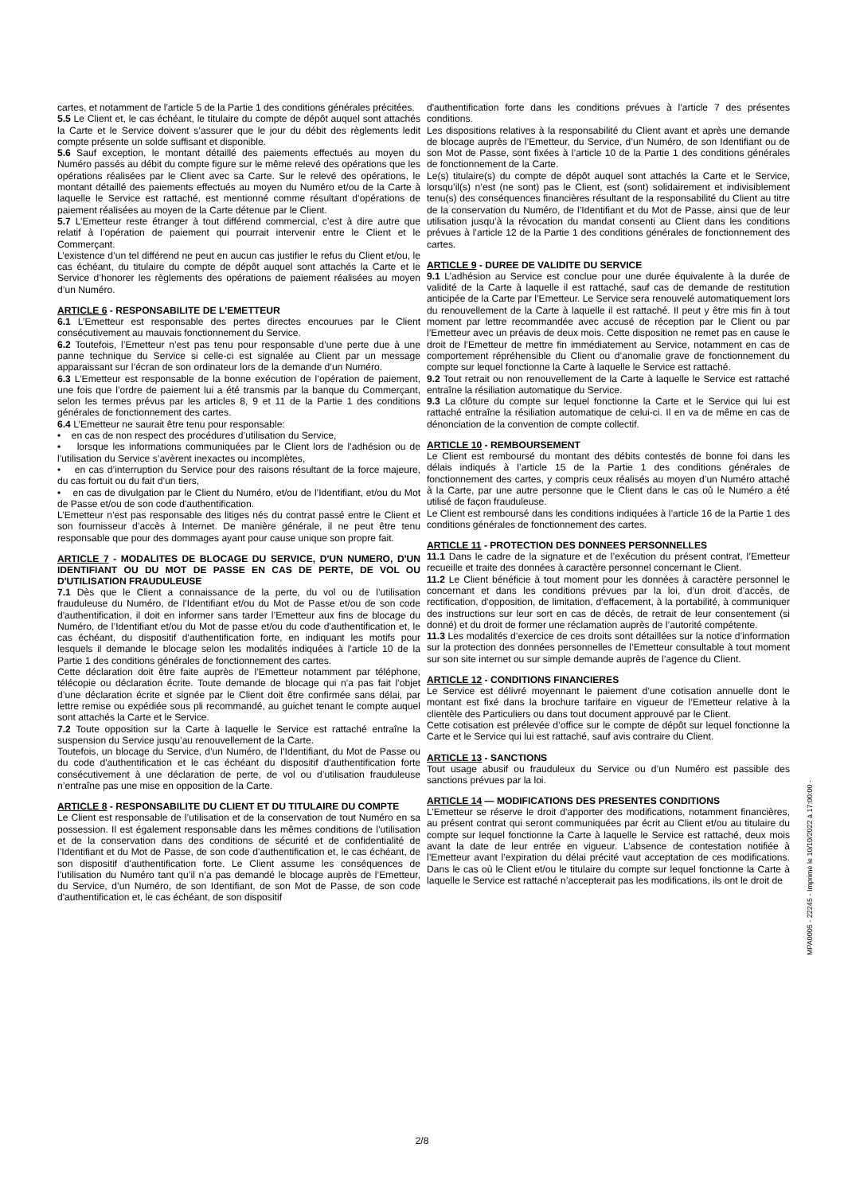cartes, et notamment de l'article 5 de la Partie 1 des conditions générales précitées.
5.5 Le Client et, le cas échéant, le titulaire du compte de dépôt auquel sont attachés la Carte et le Service doivent s’assurer que le jour du débit des règlements ledit compte présente un solde suffisant et disponible.
5.6 Sauf exception, le montant détaillé des paiements effectués au moyen du Numéro passés au débit du compte figure sur le même relevé des opérations que les opérations réalisées par le Client avec sa Carte. Sur le relevé des opérations, le montant détaillé des paiements effectués au moyen du Numéro et/ou de la Carte à laquelle le Service est rattaché, est mentionné comme résultant d’opérations de paiement réalisées au moyen de la Carte détenue par le Client.
5.7 L’Emetteur reste étranger à tout différend commercial, c’est à dire autre que relatif à l’opération de paiement qui pourrait intervenir entre le Client et le Commerçant.
L’existence d’un tel différend ne peut en aucun cas justifier le refus du Client et/ou, le cas échéant, du titulaire du compte de dépôt auquel sont attachés la Carte et le Service d’honorer les règlements des opérations de paiement réalisées au moyen d’un Numéro.
ARTICLE 6 - RESPONSABILITE DE L'EMETTEUR
6.1 L’Emetteur est responsable des pertes directes encourues par le Client consécutivement au mauvais fonctionnement du Service.
6.2 Toutefois, l’Emetteur n’est pas tenu pour responsable d’une perte due à une panne technique du Service si celle-ci est signalée au Client par un message apparaissant sur l’écran de son ordinateur lors de la demande d’un Numéro.
6.3 L’Emetteur est responsable de la bonne exécution de l’opération de paiement, une fois que l’ordre de paiement lui a été transmis par la banque du Commerçant, selon les termes prévus par les articles 8, 9 et 11 de la Partie 1 des conditions générales de fonctionnement des cartes.
6.4 L’Emetteur ne saurait être tenu pour responsable:
• en cas de non respect des procédures d’utilisation du Service,
• lorsque les informations communiquées par le Client lors de l’adhésion ou de l’utilisation du Service s’avèrent inexactes ou incomplètes,
• en cas d’interruption du Service pour des raisons résultant de la force majeure, du cas fortuit ou du fait d’un tiers,
• en cas de divulgation par le Client du Numéro, et/ou de l’Identifiant, et/ou du Mot de Passe et/ou de son code d'authentification.
L’Emetteur n’est pas responsable des litiges nés du contrat passé entre le Client et son fournisseur d’accès à Internet. De manière générale, il ne peut être tenu responsable que pour des dommages ayant pour cause unique son propre fait.
ARTICLE 7 - MODALITES DE BLOCAGE DU SERVICE, D'UN NUMERO, D'UN IDENTIFIANT OU DU MOT DE PASSE EN CAS DE PERTE, DE VOL OU D'UTILISATION FRAUDULEUSE
7.1 Dès que le Client a connaissance de la perte, du vol ou de l’utilisation frauduleuse du Numéro, de l’Identifiant et/ou du Mot de Passe et/ou de son code d'authentification, il doit en informer sans tarder l’Emetteur aux fins de blocage du Numéro, de l’Identifiant et/ou du Mot de passe et/ou du code d'authentification et, le cas échéant, du dispositif d'authentification forte, en indiquant les motifs pour lesquels il demande le blocage selon les modalités indiquées à l’article 10 de la Partie 1 des conditions générales de fonctionnement des cartes.
Cette déclaration doit être faite auprès de l’Emetteur notamment par téléphone, télécopie ou déclaration écrite. Toute demande de blocage qui n’a pas fait l’objet d’une déclaration écrite et signée par le Client doit être confirmée sans délai, par lettre remise ou expédiée sous pli recommandé, au guichet tenant le compte auquel sont attachés la Carte et le Service.
7.2 Toute opposition sur la Carte à laquelle le Service est rattaché entraîne la suspension du Service jusqu’au renouvellement de la Carte.
Toutefois, un blocage du Service, d’un Numéro, de l’Identifiant, du Mot de Passe ou du code d'authentification et le cas échéant du dispositif d'authentification forte consécutivement à une déclaration de perte, de vol ou d’utilisation frauduleuse n’entraîne pas une mise en opposition de la Carte.
ARTICLE 8 - RESPONSABILITE DU CLIENT ET DU TITULAIRE DU COMPTE
Le Client est responsable de l’utilisation et de la conservation de tout Numéro en sa possession. Il est également responsable dans les mêmes conditions de l’utilisation et de la conservation dans des conditions de sécurité et de confidentialité de l’Identifiant et du Mot de Passe, de son code d'authentification et, le cas échéant, de son dispositif d'authentification forte. Le Client assume les conséquences de l’utilisation du Numéro tant qu’il n’a pas demandé le blocage auprès de l’Emetteur, du Service, d’un Numéro, de son Identifiant, de son Mot de Passe, de son code d'authentification et, le cas échéant, de son dispositif
d'authentification forte dans les conditions prévues à l’article 7 des présentes conditions.
Les dispositions relatives à la responsabilité du Client avant et après une demande de blocage auprès de l’Emetteur, du Service, d’un Numéro, de son Identifiant ou de son Mot de Passe, sont fixées à l’article 10 de la Partie 1 des conditions générales de fonctionnement de la Carte.
Le(s) titulaire(s) du compte de dépôt auquel sont attachés la Carte et le Service, lorsqu’il(s) n’est (ne sont) pas le Client, est (sont) solidairement et indivisiblement tenu(s) des conséquences financières résultant de la responsabilité du Client au titre de la conservation du Numéro, de l’Identifiant et du Mot de Passe, ainsi que de leur utilisation jusqu’à la révocation du mandat consenti au Client dans les conditions prévues à l’article 12 de la Partie 1 des conditions générales de fonctionnement des cartes.
ARTICLE 9 - DUREE DE VALIDITE DU SERVICE
9.1 L’adhésion au Service est conclue pour une durée équivalente à la durée de validité de la Carte à laquelle il est rattaché, sauf cas de demande de restitution anticipée de la Carte par l’Emetteur. Le Service sera renouvelé automatiquement lors du renouvellement de la Carte à laquelle il est rattaché. Il peut y être mis fin à tout moment par lettre recommandée avec accusé de réception par le Client ou par l’Emetteur avec un préavis de deux mois. Cette disposition ne remet pas en cause le droit de l’Emetteur de mettre fin immédiatement au Service, notamment en cas de comportement répréhensible du Client ou d’anomalie grave de fonctionnement du compte sur lequel fonctionne la Carte à laquelle le Service est rattaché.
9.2 Tout retrait ou non renouvellement de la Carte à laquelle le Service est rattaché entraîne la résiliation automatique du Service.
9.3 La clôture du compte sur lequel fonctionne la Carte et le Service qui lui est rattaché entraîne la résiliation automatique de celui-ci. Il en va de même en cas de dénonciation de la convention de compte collectif.
ARTICLE 10 - REMBOURSEMENT
Le Client est remboursé du montant des débits contestés de bonne foi dans les délais indiqués à l’article 15 de la Partie 1 des conditions générales de fonctionnement des cartes, y compris ceux réalisés au moyen d’un Numéro attaché à la Carte, par une autre personne que le Client dans le cas où le Numéro a été utilisé de façon frauduleuse.
Le Client est remboursé dans les conditions indiquées à l’article 16 de la Partie 1 des conditions générales de fonctionnement des cartes.
ARTICLE 11 - PROTECTION DES DONNEES PERSONNELLES
11.1 Dans le cadre de la signature et de l’exécution du présent contrat, l’Emetteur recueille et traite des données à caractère personnel concernant le Client.
11.2 Le Client bénéficie à tout moment pour les données à caractère personnel le concernant et dans les conditions prévues par la loi, d’un droit d’accès, de rectification, d’opposition, de limitation, d’effacement, à la portabilité, à communiquer des instructions sur leur sort en cas de décès, de retrait de leur consentement (si donné) et du droit de former une réclamation auprès de l’autorité compétente.
11.3 Les modalités d’exercice de ces droits sont détaillées sur la notice d’information sur la protection des données personnelles de l’Emetteur consultable à tout moment sur son site internet ou sur simple demande auprès de l’agence du Client.
ARTICLE 12 - CONDITIONS FINANCIERES
Le Service est délivré moyennant le paiement d’une cotisation annuelle dont le montant est fixé dans la brochure tarifaire en vigueur de l’Emetteur relative à la clientèle des Particuliers ou dans tout document approuvé par le Client.
Cette cotisation est prélevée d’office sur le compte de dépôt sur lequel fonctionne la Carte et le Service qui lui est rattaché, sauf avis contraire du Client.
ARTICLE 13 - SANCTIONS
Tout usage abusif ou frauduleux du Service ou d’un Numéro est passible des sanctions prévues par la loi.
ARTICLE 14 — MODIFICATIONS DES PRESENTES CONDITIONS
L’Emetteur se réserve le droit d’apporter des modifications, notamment financières, au présent contrat qui seront communiquées par écrit au Client et/ou au titulaire du compte sur lequel fonctionne la Carte à laquelle le Service est rattaché, deux mois avant la date de leur entrée en vigueur. L’absence de contestation notifiée à l’Emetteur avant l’expiration du délai précité vaut acceptation de ces modifications. Dans le cas où le Client et/ou le titulaire du compte sur lequel fonctionne la Carte à laquelle le Service est rattaché n’accepterait pas les modifications, ils ont le droit de
MPA0005 - 22245 - Imprimé le 10/10/2022 à 17:00:00 -
2/8